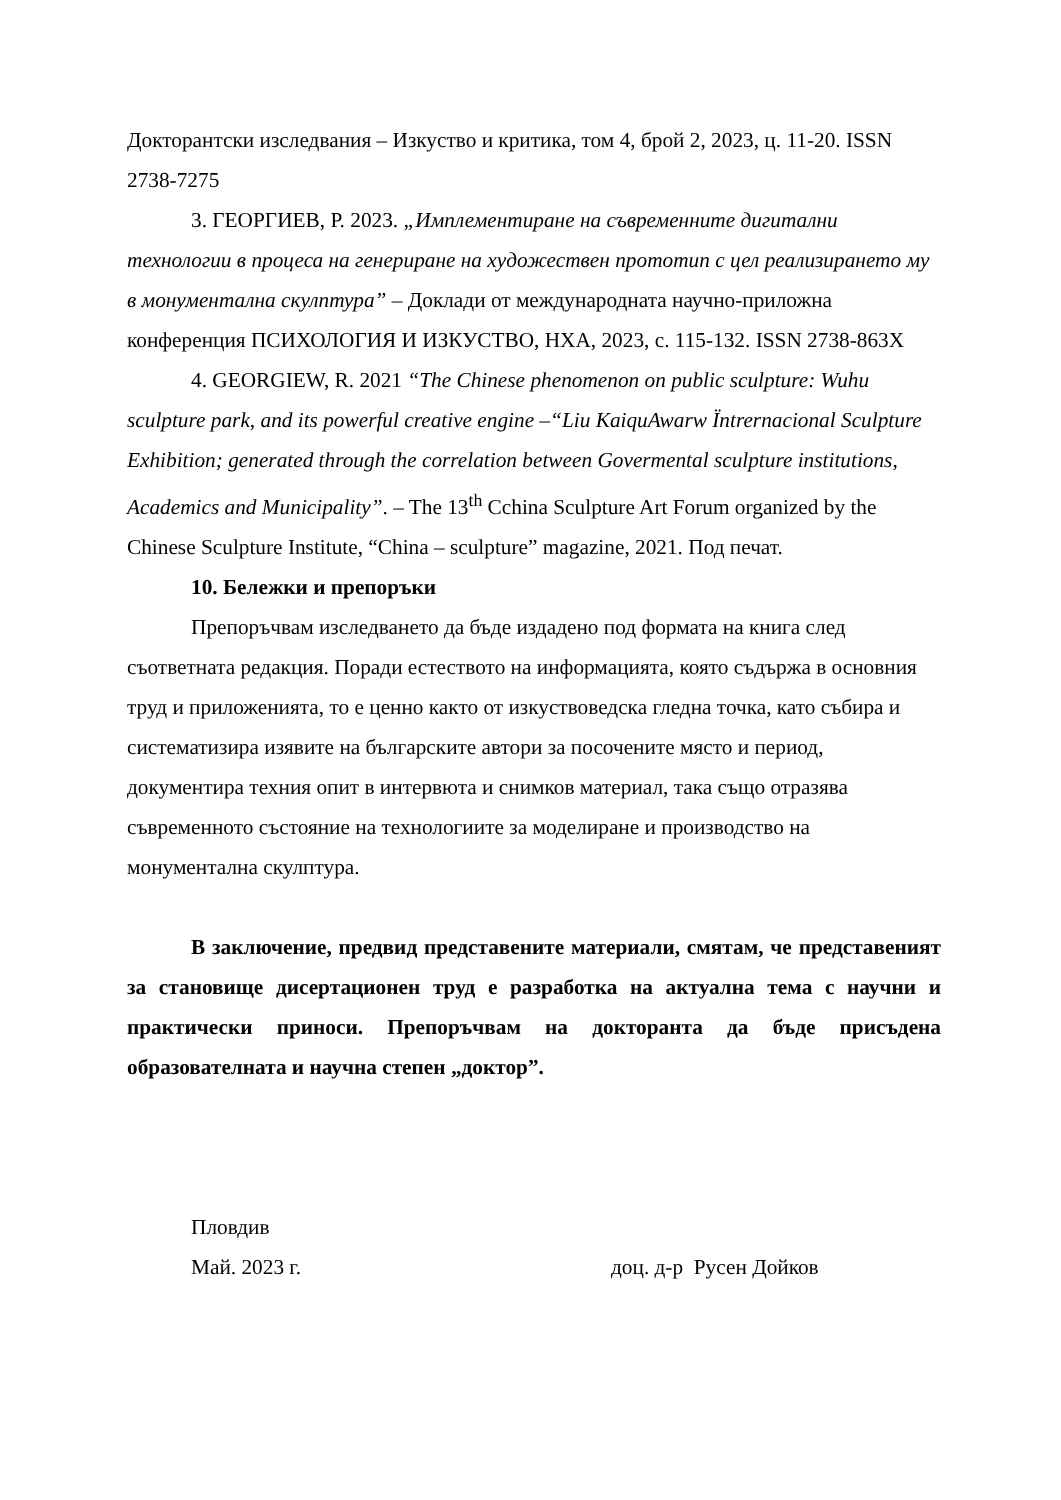Докторантски изследвания – Изкуство и критика, том 4, брой 2, 2023, ц. 11-20. ISSN 2738-7275
3. ГЕОРГИЕВ, Р. 2023. „Имплементиране на съвременните дигитални технологии в процеса на генериране на художествен прототип с цел реализирането му в монументална скулптура” – Доклади от международната научно-приложна конференция ПСИХОЛОГИЯ И ИЗКУСТВО, НХА, 2023, с. 115-132. ISSN 2738-863X
4. GEORGIEW, R. 2021 “The Chinese phenomenon on public sculpture: Wuhu sculpture park, and its powerful creative engine –“Liu KaiquAwarw Ïntrernacional Sculpture Exhibition; generated through the correlation between Govermental sculpture institutions, Academics and Municipality”. – The 13<sup>th</sup> Cchina Sculpture Art Forum organized by the Chinese Sculpture Institute, “China – sculpture” magazine, 2021. Под печат.
10. Бележки и препоръки
Препоръчвам изследването да бъде издадено под формата на книга след съответната редакция. Поради естеството на информацията, която съдържа в основния труд и приложенията, то е ценно както от изкуствоведска гледна точка, като събира и систематизира изявите на българските автори за посочените място и период, документира техния опит в интервюта и снимков материал, така също отразява съвременното състояние на технологиите за моделиране и производство на монументална скулптура.
В заключение, предвид представените материали, смятам, че представеният за становище дисертационен труд е разработка на актуална тема с научни и практически приноси. Препоръчвам на докторанта да бъде присъдена образователната и научна степен „доктор”.
Пловдив
Май. 2023 г. доц. д-р Русен Дойков